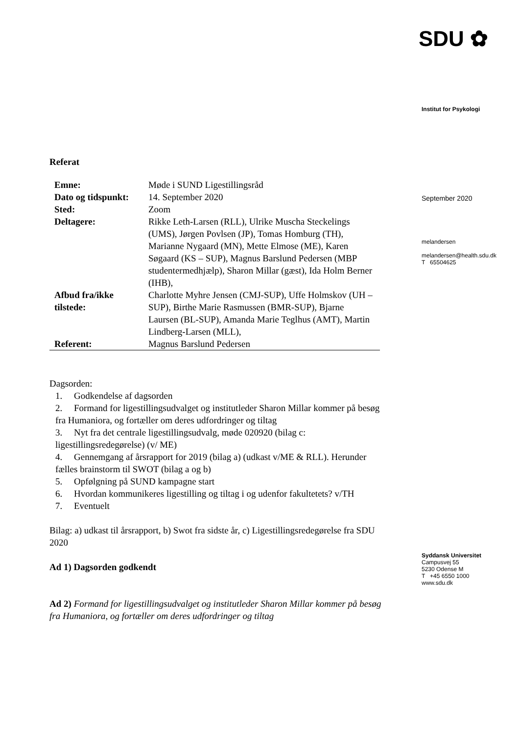Referat
| Emne: | Møde i SUND Ligestillingsråd |
| Dato og tidspunkt: | 14. September 2020 |
| Sted: | Zoom |
| Deltagere: | Rikke Leth-Larsen (RLL), Ulrike Muscha Steckelings (UMS), Jørgen Povlsen (JP), Tomas Homburg (TH), Marianne Nygaard (MN), Mette Elmose (ME), Karen Søgaard (KS – SUP), Magnus Barslund Pedersen (MBP studentermedhjælp), Sharon Millar (gæst), Ida Holm Berner (IHB), |
| Afbud fra/ikke tilstede: | Charlotte Myhre Jensen (CMJ-SUP), Uffe Holmskov (UH – SUP), Birthe Marie Rasmussen (BMR-SUP), Bjarne Laursen (BL-SUP), Amanda Marie Teglhus (AMT), Martin Lindberg-Larsen (MLL), |
| Referent: | Magnus Barslund Pedersen |
Dagsorden:
1. Godkendelse af dagsorden
2. Formand for ligestillingsudvalget og institutleder Sharon Millar kommer på besøg fra Humaniora, og fortæller om deres udfordringer og tiltag
3. Nyt fra det centrale ligestillingsudvalg, møde 020920 (bilag c: ligestillingsredegørelse) (v/ ME)
4. Gennemgang af årsrapport for 2019 (bilag a) (udkast v/ME & RLL). Herunder fælles brainstorm til SWOT (bilag a og b)
5. Opfølgning på SUND kampagne start
6. Hvordan kommunikeres ligestilling og tiltag i og udenfor fakultetets? v/TH
7. Eventuelt
Bilag: a) udkast til årsrapport, b) Swot fra sidste år, c) Ligestillingsredegørelse fra SDU 2020
Ad 1) Dagsorden godkendt
Ad 2) Formand for ligestillingsudvalget og institutleder Sharon Millar kommer på besøg fra Humaniora, og fortæller om deres udfordringer og tiltag
SDU ✿
Institut for Psykologi
September 2020
melandersen
melandersen@health.sdu.dk
T 65504625
Syddansk Universitet
Campusvej 55
5230 Odense M
T +45 6550 1000
www.sdu.dk